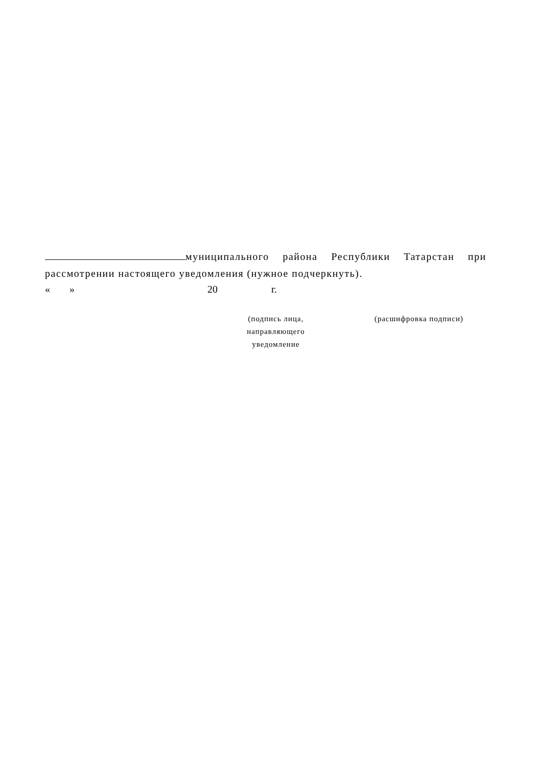муниципального района Республики Татарстан при рассмотрении настоящего уведомления (нужное подчеркнуть).
« » 20 г.
(подпись лица,
направляющего
уведомление
(расшифровка подписи)